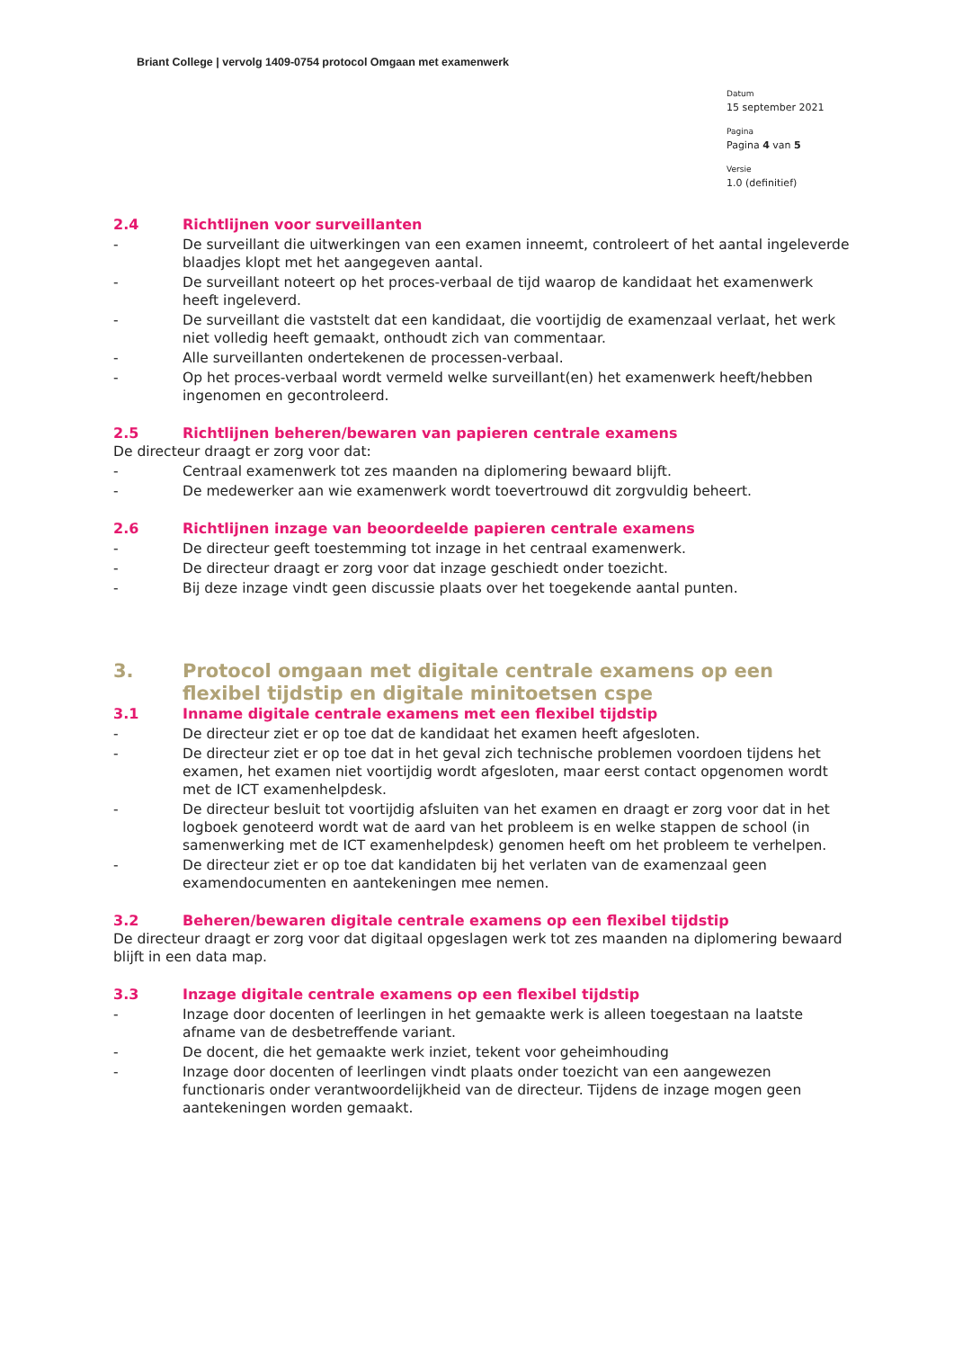Briant College | vervolg 1409-0754 protocol Omgaan met examenwerk
Datum
15 september 2021
Pagina
Pagina 4 van 5
Versie
1.0 (definitief)
2.4 Richtlijnen voor surveillanten
- De surveillant die uitwerkingen van een examen inneemt, controleert of het aantal ingeleverde blaadjes klopt met het aangegeven aantal.
- De surveillant noteert op het proces-verbaal de tijd waarop de kandidaat het examenwerk heeft ingeleverd.
- De surveillant die vaststelt dat een kandidaat, die voortijdig de examenzaal verlaat, het werk niet volledig heeft gemaakt, onthoudt zich van commentaar.
- Alle surveillanten ondertekenen de processen-verbaal.
- Op het proces-verbaal wordt vermeld welke surveillant(en) het examenwerk heeft/hebben ingenomen en gecontroleerd.
2.5 Richtlijnen beheren/bewaren van papieren centrale examens
De directeur draagt er zorg voor dat:
- Centraal examenwerk tot zes maanden na diplomering bewaard blijft.
- De medewerker aan wie examenwerk wordt toevertrouwd dit zorgvuldig beheert.
2.6 Richtlijnen inzage van beoordeelde papieren centrale examens
- De directeur geeft toestemming tot inzage in het centraal examenwerk.
- De directeur draagt er zorg voor dat inzage geschiedt onder toezicht.
- Bij deze inzage vindt geen discussie plaats over het toegekende aantal punten.
3. Protocol omgaan met digitale centrale examens op een flexibel tijdstip en digitale minitoetsen cspe
3.1 Inname digitale centrale examens met een flexibel tijdstip
- De directeur ziet er op toe dat de kandidaat het examen heeft afgesloten.
- De directeur ziet er op toe dat in het geval zich technische problemen voordoen tijdens het examen, het examen niet voortijdig wordt afgesloten, maar eerst contact opgenomen wordt met de ICT examenhelpdesk.
- De directeur besluit tot voortijdig afsluiten van het examen en draagt er zorg voor dat in het logboek genoteerd wordt wat de aard van het probleem is en welke stappen de school (in samenwerking met de ICT examenhelpdesk) genomen heeft om het probleem te verhelpen.
- De directeur ziet er op toe dat kandidaten bij het verlaten van de examenzaal geen examendocumenten en aantekeningen mee nemen.
3.2 Beheren/bewaren digitale centrale examens op een flexibel tijdstip
De directeur draagt er zorg voor dat digitaal opgeslagen werk tot zes maanden na diplomering bewaard blijft in een data map.
3.3 Inzage digitale centrale examens op een flexibel tijdstip
- Inzage door docenten of leerlingen in het gemaakte werk is alleen toegestaan na laatste afname van de desbetreffende variant.
- De docent, die het gemaakte werk inziet, tekent voor geheimhouding
- Inzage door docenten of leerlingen vindt plaats onder toezicht van een aangewezen functionaris onder verantwoordelijkheid van de directeur. Tijdens de inzage mogen geen aantekeningen worden gemaakt.